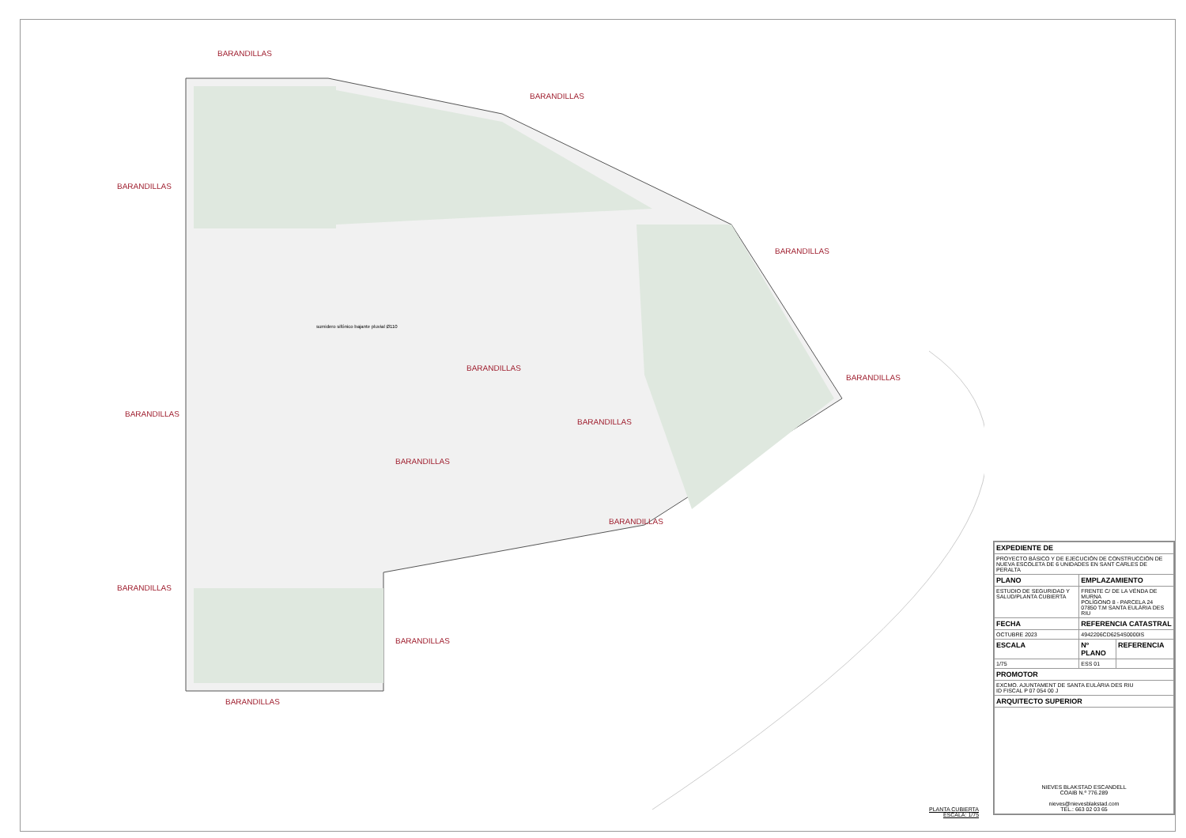BARANDILLAS
BARANDILLAS
BARANDILLAS
BARANDILLAS
sumidero sifónico bajante pluvial Ø110
BARANDILLAS
BARANDILLAS
BARANDILLAS
BARANDILLAS
BARANDILLAS
BARANDILLAS
BARANDILLAS
BARANDILLAS
BARANDILLAS
| EXPEDIENTE DE | | |
| --- | --- | --- |
| PROYECTO BÁSICO Y DE EJECUCIÓN DE CONSTRUCCIÓN DE NUEVA ESCOLETA DE 6 UNIDADES EN SANT CARLES DE PERALTA | | |
| PLANO | EMPLAZAMIENTO | |
| ESTUDIO DE SEGURIDAD Y SALUD/PLANTA CUBIERTA | FRENTE C/ DE LA VÉNDA DE MURNA POLÍGONO 8 - PARCELA 24 07850 T.M SANTA EULÀRIA DES RIU | |
| FECHA | REFERENCIA CATASTRAL | |
| OCTUBRE 2023 | 4942206CD6254S0000IS | |
| ESCALA | Nº PLANO | REFERENCIA |
| 1/75 | ESS 01 | |
| PROMOTOR | | |
| EXCMO. AJUNTAMENT DE SANTA EULÀRIA DES RIU ID FISCAL P 07 054 00 J | | |
| ARQUITECTO SUPERIOR | | |
| NIEVES BLAKSTAD ESCANDELL COAIB N.º 776.289 nieves@nievesblakstad.com TEL.: 663 02 03 65 | | |
PLANTA CUBIERTA
ESCALA: 1/75